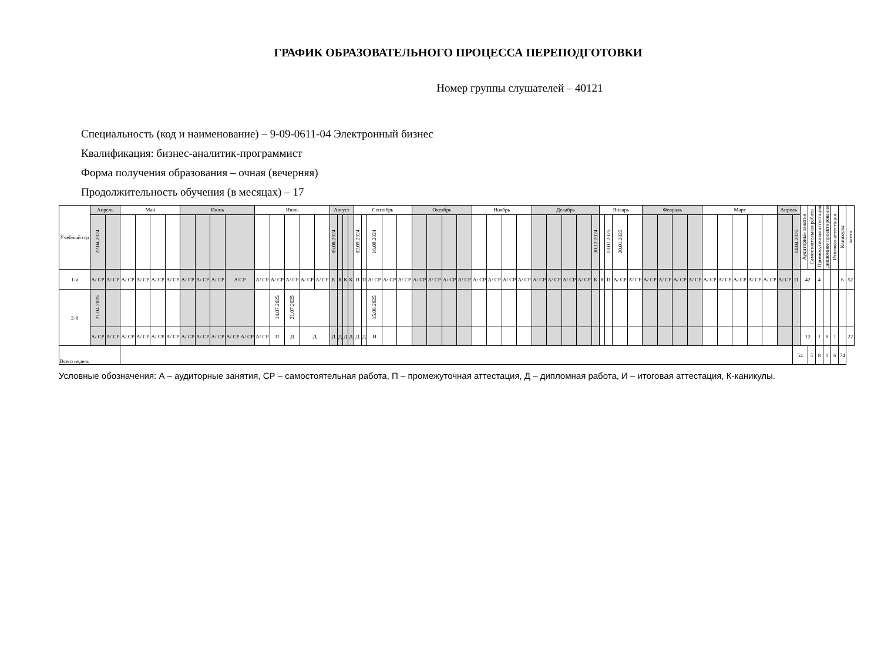ГРАФИК ОБРАЗОВАТЕЛЬНОГО ПРОЦЕССА ПЕРЕПОДГОТОВКИ
Номер группы слушателей – 40121
Специальность (код и наименование) – 9-09-0611-04 Электронный бизнес
Квалификация: бизнес-аналитик-программист
Форма получения образования – очная (вечерняя)
Продолжительность обучения (в месяцах) – 17
| Учебный год | Апрель | | Май | | | | Июнь | | | | Июль | | | | | Август | | | | Сентябрь | | | | | Октябрь | | | | Ноябрь | | | | Декабрь | | | | | Январь | | | | Февраль | | | | Март | | | | | Апрель | | Аудиторные занятия | Самостоятельная работа | Промежуточная аттестация | дипломное проектирование | Итоговая аттестация | Каникулы | всего |
| --- | --- | --- | --- | --- | --- | --- | --- | --- | --- | --- | --- | --- | --- | --- | --- | --- | --- | --- | --- | --- | --- | --- | --- | --- | --- | --- | --- | --- | --- | --- | --- | --- | --- | --- | --- | --- | --- | --- | --- | --- | --- | --- | --- | --- | --- | --- | --- | --- | --- | --- | --- | --- | --- | --- | --- | --- | --- | --- | --- |
| | 22.04.2024 | | | | | | | | | | | | | | | 05.08.2024 | | | | 02.09.2024 | | 16.09.2024 | | | | | | | | | | | | | | | 30.12.2024 | | 13.01.2025 | 20.01.2025 | | | | | | | | | | | | 14.04.2025 | | | | | | | |
| 1-й | А/ СР | А/ СР | А/ СР | А/ СР | А/ СР | А/ СР | А/ СР | А/ СР | А/ СР | А/СР | А/ СР | А/ СР | А/ СР | А/ СР | А/ СР | К | К | К | К | П | П | А/ СР | А/ СР | А/ СР | А/ СР | А/ СР | А/ СР | А/ СР | А/ СР | А/ СР | А/ СР | А/ СР | А/ СР | А/ СР | А/ СР | А/ СР | К | К | П | А/ СР | А/ СР | А/ СР | А/ СР | А/ СР | А/ СР | А/ СР | А/ СР | А/ СР | А/ СР | А/ СР | А/ СР | П | 42 | | 4 | | | 6 | 52 |
| 2-й | 21.04.2025 | | | | | | | | | | | 14.07.2025 | 21.07.2025 | | | | | | | | | 15.08.2025 | | | | | | | | | | | | | | | | | | | | | | | | | | | | | | | | | | | | | |
| | А/ СР | А/ СР | А/ СР | А/ СР | А/ СР | А/ СР | А/ СР | А/ СР | А/ СР | А/ СР А/ СР | А/ СР | П | Д | Д | | Д | Д | Д | Д | Д | Д | И | | | | | | | | | | | | | | | | | | | | | | | | | | | | | | | 12 | | 1 | 8 | 1 | | 22 |
| Всего недель | | | | | | | | | | | | | | | | | | | | | | | | | | | | | | | | | | | | | | | | | | | | | | | | | | | | 54 | | 5 | 8 | 1 | 6 | 74 | |
Условные обозначения: А – аудиторные занятия, СР – самостоятельная работа, П – промежуточная аттестация, Д – дипломная работа, И – итоговая аттестация, К-каникулы.